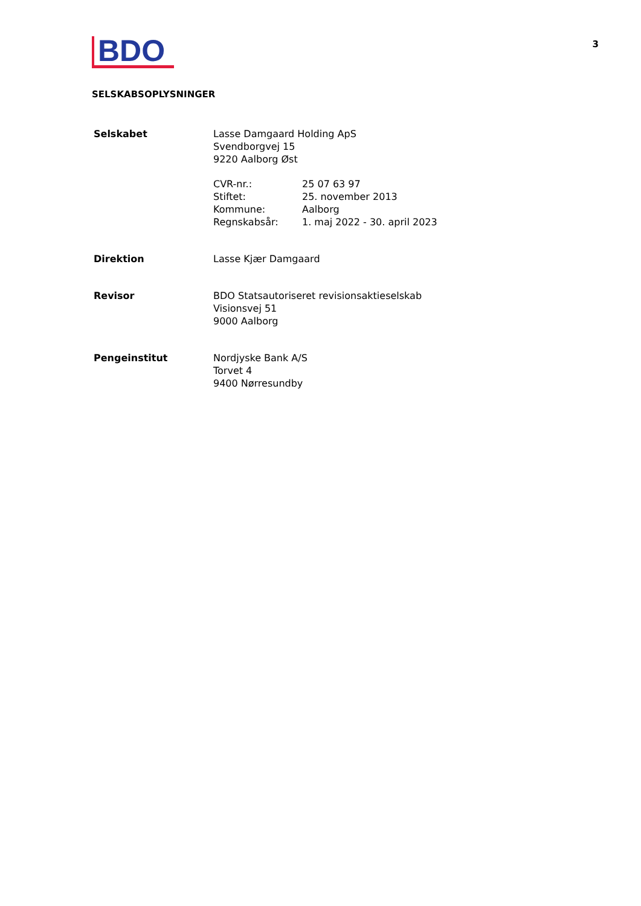BDO
3
SELSKABSOPLYSNINGER
Selskabet Lasse Damgaard Holding ApS
Svendborgvej 15
9220 Aalborg Øst
CVR-nr.:
Stiftet:
Kommune:
Regnskabsår:
25 07 63 97
25. november 2013
Aalborg
1. maj 2022 - 30. april 2023
Direktion Lasse Kjær Damgaard
Revisor BDO Statsautoriseret revisionsaktieselskab
Visionsvej 51
9000 Aalborg
Pengeinstitut Nordjyske Bank A/S
Torvet 4
9400 Nørresundby